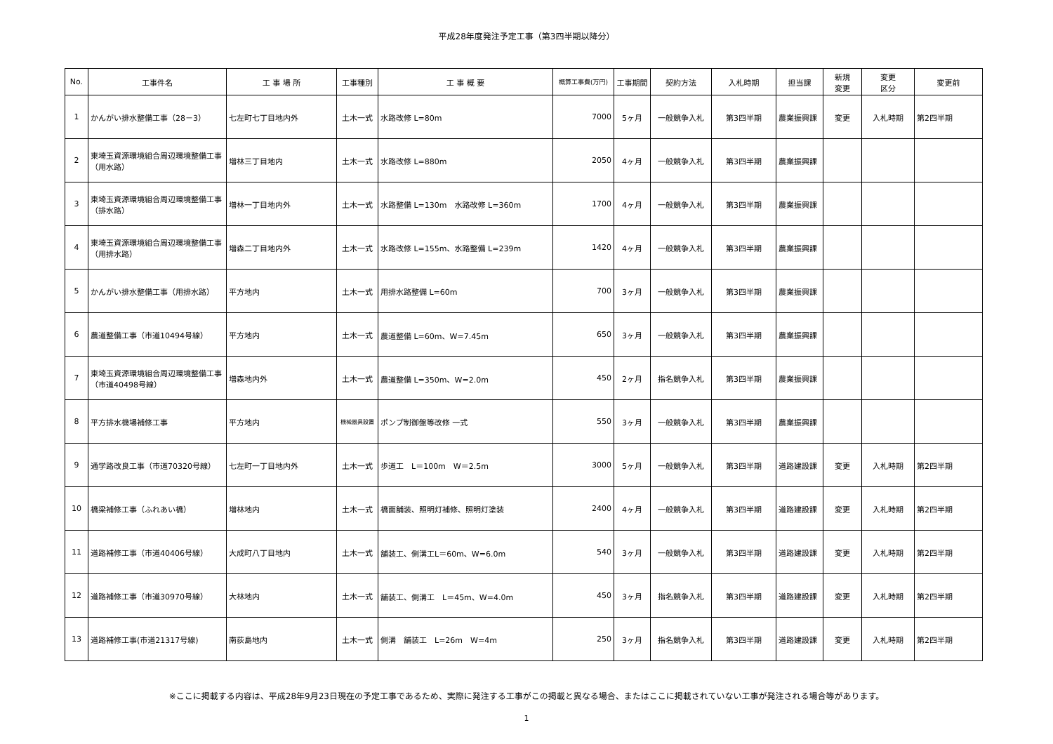平成28年度発注予定工事（第3四半期以降分）
| No. | 工事件名 | 工 事 場 所 | 工事種別 | 工 事 概 要 | 概算工事費(万円) | 工事期間 | 契約方法 | 入札時期 | 担当課 | 新規 変更 | 変更 区分 | 変更前 |
| --- | --- | --- | --- | --- | --- | --- | --- | --- | --- | --- | --- | --- |
| 1 | かんがい排水整備工事（28－3） | 七左町七丁目地内外 | 土木一式 | 水路改修 L=80m | 7000 | 5ヶ月 | 一般競争入札 | 第3四半期 | 農業振興課 | 変更 | 入札時期 | 第2四半期 |
| 2 | 東埼玉資源環境組合周辺環境整備工事（用水路） | 増林三丁目地内 | 土木一式 | 水路改修 L=880m | 2050 | 4ヶ月 | 一般競争入札 | 第3四半期 | 農業振興課 | | | |
| 3 | 東埼玉資源環境組合周辺環境整備工事（排水路） | 増林一丁目地内外 | 土木一式 | 水路整備 L=130m 水路改修 L=360m | 1700 | 4ヶ月 | 一般競争入札 | 第3四半期 | 農業振興課 | | | |
| 4 | 東埼玉資源環境組合周辺環境整備工事（用排水路） | 増森二丁目地内外 | 土木一式 | 水路改修 L=155m、水路整備 L=239m | 1420 | 4ヶ月 | 一般競争入札 | 第3四半期 | 農業振興課 | | | |
| 5 | かんがい排水整備工事（用排水路） | 平方地内 | 土木一式 | 用排水路整備 L=60m | 700 | 3ヶ月 | 一般競争入札 | 第3四半期 | 農業振興課 | | | |
| 6 | 農道整備工事（市道10494号線） | 平方地内 | 土木一式 | 農道整備 L=60m、W=7.45m | 650 | 3ヶ月 | 一般競争入札 | 第3四半期 | 農業振興課 | | | |
| 7 | 東埼玉資源環境組合周辺環境整備工事（市道40498号線） | 増森地内外 | 土木一式 | 農道整備 L=350m、W=2.0m | 450 | 2ヶ月 | 指名競争入札 | 第3四半期 | 農業振興課 | | | |
| 8 | 平方排水機場補修工事 | 平方地内 | 機械器具設置 | ポンプ制御盤等改修 一式 | 550 | 3ヶ月 | 一般競争入札 | 第3四半期 | 農業振興課 | | | |
| 9 | 通学路改良工事（市道70320号線） | 七左町一丁目地内外 | 土木一式 | 歩道工 L＝100m W＝2.5m | 3000 | 5ヶ月 | 一般競争入札 | 第3四半期 | 道路建設課 | 変更 | 入札時期 | 第2四半期 |
| 10 | 橋梁補修工事（ふれあい橋） | 増林地内 | 土木一式 | 橋面舗装、照明灯補修、照明灯塗装 | 2400 | 4ヶ月 | 一般競争入札 | 第3四半期 | 道路建設課 | 変更 | 入札時期 | 第2四半期 |
| 11 | 道路補修工事（市道40406号線） | 大成町八丁目地内 | 土木一式 | 舗装工、側溝工L＝60m、W=6.0m | 540 | 3ヶ月 | 一般競争入札 | 第3四半期 | 道路建設課 | 変更 | 入札時期 | 第2四半期 |
| 12 | 道路補修工事（市道30970号線） | 大林地内 | 土木一式 | 舗装工、側溝工 L＝45m、W=4.0m | 450 | 3ヶ月 | 指名競争入札 | 第3四半期 | 道路建設課 | 変更 | 入札時期 | 第2四半期 |
| 13 | 道路補修工事(市道21317号線) | 南荻島地内 | 土木一式 | 側溝 舗装工 L=26m W=4m | 250 | 3ヶ月 | 指名競争入札 | 第3四半期 | 道路建設課 | 変更 | 入札時期 | 第2四半期 |
※ここに掲載する内容は、平成28年9月23日現在の予定工事であるため、実際に発注する工事がこの掲載と異なる場合、またはここに掲載されていない工事が発注される場合等があります。
1